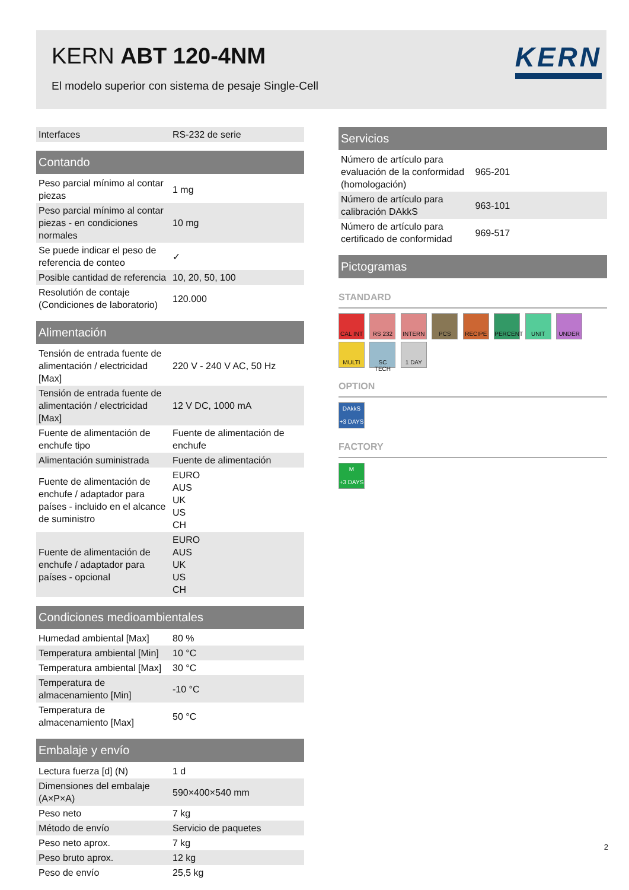KERN ABT 120-4NM
El modelo superior con sistema de pesaje Single-Cell
KERN
| Interfaces | RS-232 de serie |
| Contando | |
| --- | --- |
| Peso parcial mínimo al contar piezas | 1 mg |
| Peso parcial mínimo al contar piezas - en condiciones normales | 10 mg |
| Se puede indicar el peso de referencia de conteo | ✓ |
| Posible cantidad de referencia | 10, 20, 50, 100 |
| Resolutión de contaje (Condiciones de laboratorio) | 120.000 |
| Alimentación | |
| --- | --- |
| Tensión de entrada fuente de alimentación / electricidad [Max] | 220 V - 240 V AC, 50 Hz |
| Tensión de entrada fuente de alimentación / electricidad [Max] | 12 V DC, 1000 mA |
| Fuente de alimentación de enchufe tipo | Fuente de alimentación de enchufe |
| Alimentación suministrada | Fuente de alimentación |
| Fuente de alimentación de enchufe / adaptador para países - incluido en el alcance de suministro | EURO AUS UK US CH |
| Fuente de alimentación de enchufe / adaptador para países - opcional | EURO AUS UK US CH |
| Condiciones medioambientales | |
| --- | --- |
| Humedad ambiental [Max] | 80 % |
| Temperatura ambiental [Min] | 10 °C |
| Temperatura ambiental [Max] | 30 °C |
| Temperatura de almacenamiento [Min] | -10 °C |
| Temperatura de almacenamiento [Max] | 50 °C |
| Embalaje y envío | |
| --- | --- |
| Lectura fuerza [d] (N) | 1 d |
| Dimensiones del embalaje (A×P×A) | 590×400×540 mm |
| Peso neto | 7 kg |
| Método de envío | Servicio de paquetes |
| Peso neto aprox. | 7 kg |
| Peso bruto aprox. | 12 kg |
| Peso de envío | 25,5 kg |
| Servicios | |
| --- | --- |
| Número de artículo para evaluación de la conformidad (homologación) | 965-201 |
| Número de artículo para calibración DAkkS | 963-101 |
| Número de artículo para certificado de conformidad | 969-517 |
| Pictogramas |
| --- |
STANDARD
CAL INT RS 232 INTERN PCS RECIPE PERCENT UNIT UNDER MULTI SC TECH 1 DAY
OPTION
DAkkS
+3 DAYS
FACTORY
M
+3 DAYS
2